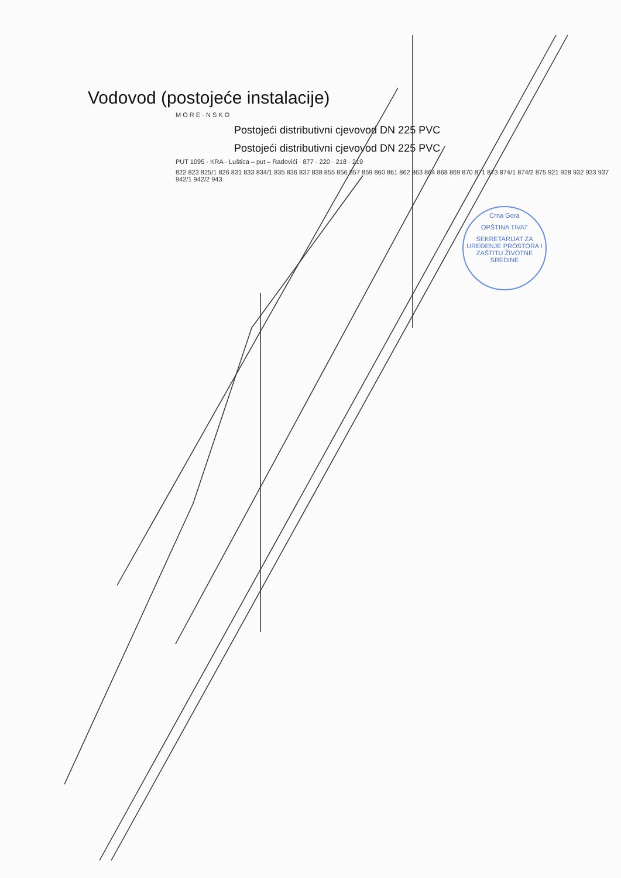Vodovod (postojeće instalacije)
M O R E · N S K O
Postojeći distributivni cjevovod DN 225 PVC
Postojeći distributivni cjevovod DN 225 PVC
PUT 1095 · KRA · Luštica – put – Radovići · 877 · 220 · 218 · 219
822 823 825/1 826 831 833 834/1 835 836 837 838 855 856 857 859 860 861 862 863 864 868 869 870 871 873 874/1 874/2 875 921 928 932 933 937 942/1 942/2 943
Crna Gora
OPŠTINA TIVAT
SEKRETARIJAT ZA UREĐENJE PROSTORA I ZAŠTITU ŽIVOTNE SREDINE